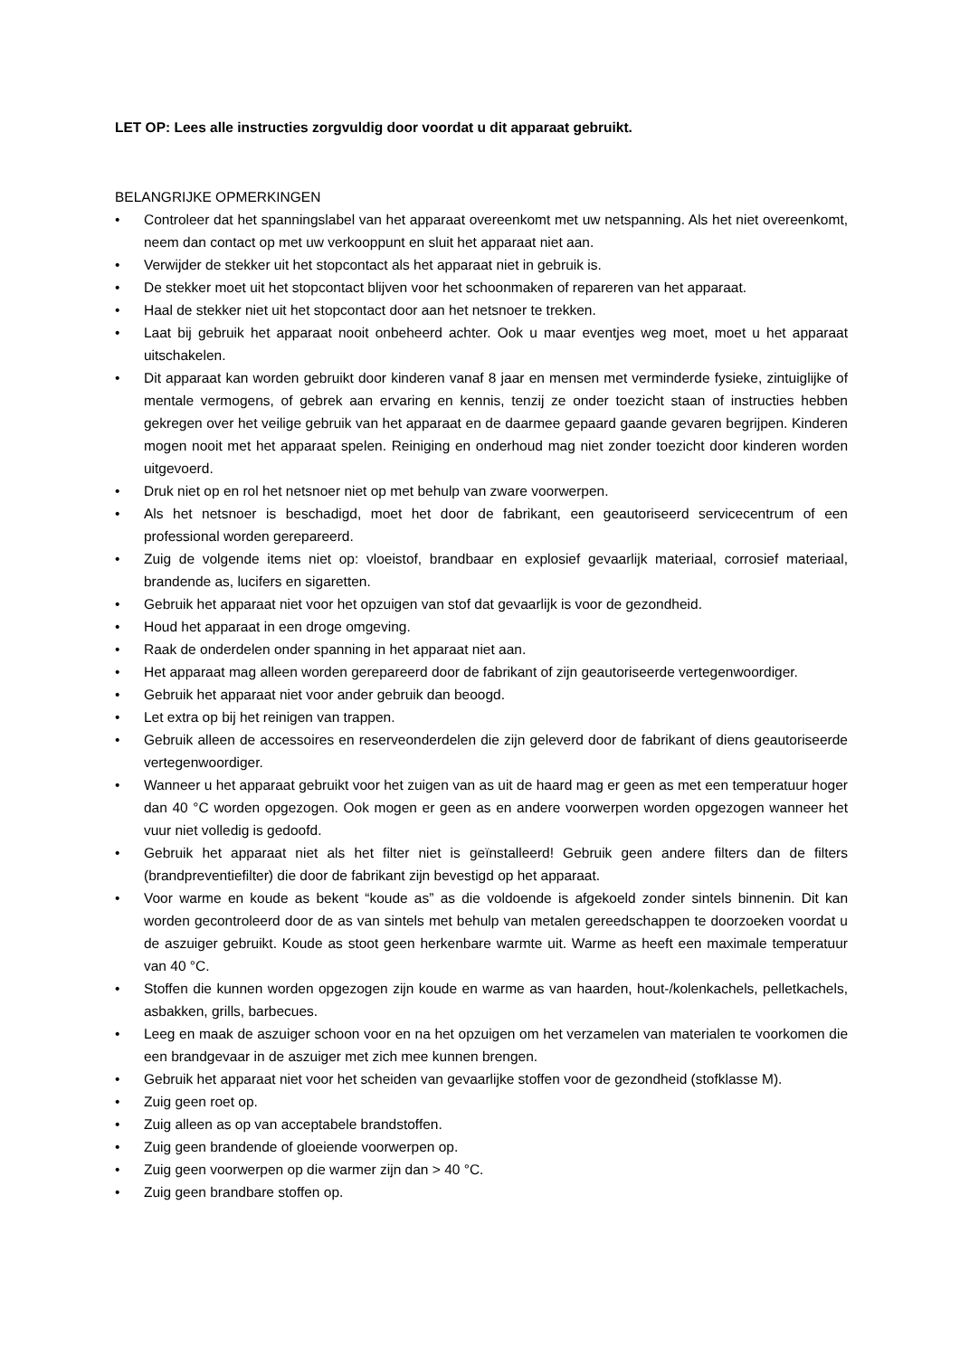LET OP: Lees alle instructies zorgvuldig door voordat u dit apparaat gebruikt.
BELANGRIJKE OPMERKINGEN
• Controleer dat het spanningslabel van het apparaat overeenkomt met uw netspanning. Als het niet overeenkomt, neem dan contact op met uw verkooppunt en sluit het apparaat niet aan.
• Verwijder de stekker uit het stopcontact als het apparaat niet in gebruik is.
• De stekker moet uit het stopcontact blijven voor het schoonmaken of repareren van het apparaat.
• Haal de stekker niet uit het stopcontact door aan het netsnoer te trekken.
• Laat bij gebruik het apparaat nooit onbeheerd achter. Ook u maar eventjes weg moet, moet u het apparaat uitschakelen.
• Dit apparaat kan worden gebruikt door kinderen vanaf 8 jaar en mensen met verminderde fysieke, zintuiglijke of mentale vermogens, of gebrek aan ervaring en kennis, tenzij ze onder toezicht staan of instructies hebben gekregen over het veilige gebruik van het apparaat en de daarmee gepaard gaande gevaren begrijpen. Kinderen mogen nooit met het apparaat spelen. Reiniging en onderhoud mag niet zonder toezicht door kinderen worden uitgevoerd.
• Druk niet op en rol het netsnoer niet op met behulp van zware voorwerpen.
• Als het netsnoer is beschadigd, moet het door de fabrikant, een geautoriseerd servicecentrum of een professional worden gerepareerd.
• Zuig de volgende items niet op: vloeistof, brandbaar en explosief gevaarlijk materiaal, corrosief materiaal, brandende as, lucifers en sigaretten.
• Gebruik het apparaat niet voor het opzuigen van stof dat gevaarlijk is voor de gezondheid.
• Houd het apparaat in een droge omgeving.
• Raak de onderdelen onder spanning in het apparaat niet aan.
• Het apparaat mag alleen worden gerepareerd door de fabrikant of zijn geautoriseerde vertegenwoordiger.
• Gebruik het apparaat niet voor ander gebruik dan beoogd.
• Let extra op bij het reinigen van trappen.
• Gebruik alleen de accessoires en reserveonderdelen die zijn geleverd door de fabrikant of diens geautoriseerde vertegenwoordiger.
• Wanneer u het apparaat gebruikt voor het zuigen van as uit de haard mag er geen as met een temperatuur hoger dan 40 °C worden opgezogen. Ook mogen er geen as en andere voorwerpen worden opgezogen wanneer het vuur niet volledig is gedoofd.
• Gebruik het apparaat niet als het filter niet is geïnstalleerd! Gebruik geen andere filters dan de filters (brandpreventiefilter) die door de fabrikant zijn bevestigd op het apparaat.
• Voor warme en koude as bekent “koude as” as die voldoende is afgekoeld zonder sintels binnenin. Dit kan worden gecontroleerd door de as van sintels met behulp van metalen gereedschappen te doorzoeken voordat u de aszuiger gebruikt. Koude as stoot geen herkenbare warmte uit. Warme as heeft een maximale temperatuur van 40 °C.
• Stoffen die kunnen worden opgezogen zijn koude en warme as van haarden, hout-/kolenkachels, pelletkachels, asbakken, grills, barbecues.
• Leeg en maak de aszuiger schoon voor en na het opzuigen om het verzamelen van materialen te voorkomen die een brandgevaar in de aszuiger met zich mee kunnen brengen.
• Gebruik het apparaat niet voor het scheiden van gevaarlijke stoffen voor de gezondheid (stofklasse M).
• Zuig geen roet op.
• Zuig alleen as op van acceptabele brandstoffen.
• Zuig geen brandende of gloeiende voorwerpen op.
• Zuig geen voorwerpen op die warmer zijn dan > 40 °C.
• Zuig geen brandbare stoffen op.